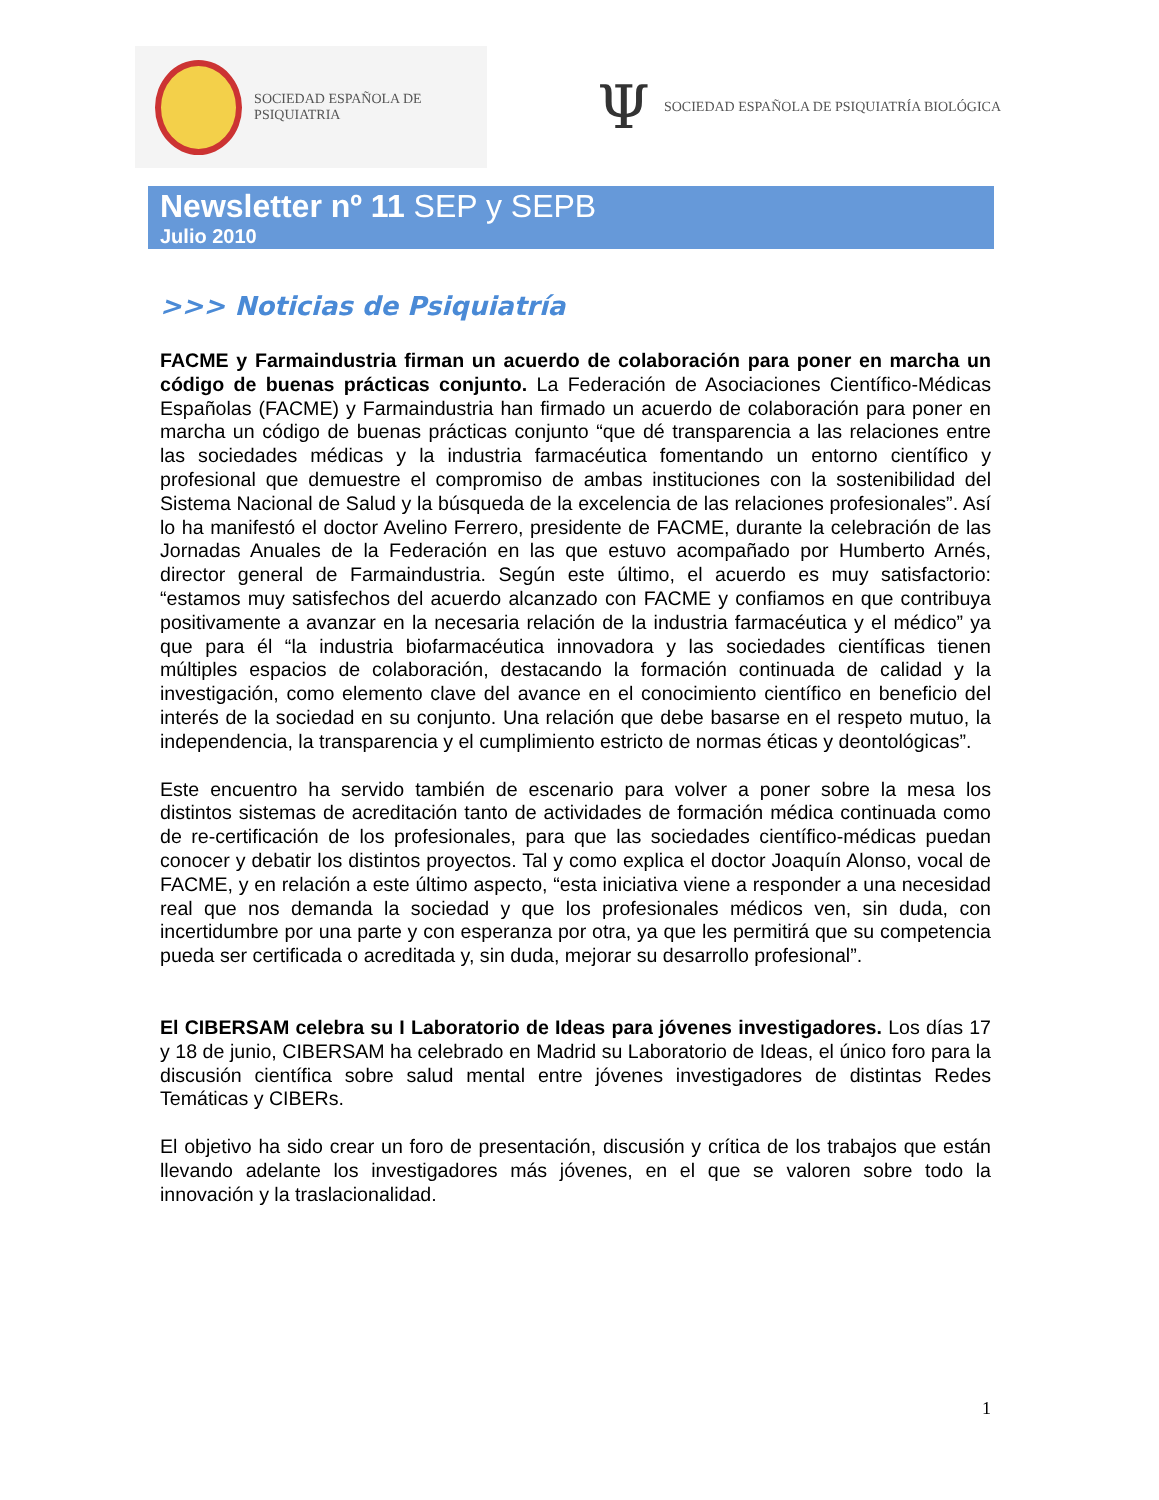SOCIEDAD ESPAÑOLA DE PSIQUIATRIA
Ψ SOCIEDAD ESPAÑOLA DE PSIQUIATRÍA BIOLÓGICA
Newsletter nº 11 SEP y SEPB
Julio 2010
>>> Noticias de Psiquiatría
FACME y Farmaindustria firman un acuerdo de colaboración para poner en marcha un código de buenas prácticas conjunto. La Federación de Asociaciones Científico-Médicas Españolas (FACME) y Farmaindustria han firmado un acuerdo de colaboración para poner en marcha un código de buenas prácticas conjunto “que dé transparencia a las relaciones entre las sociedades médicas y la industria farmacéutica fomentando un entorno científico y profesional que demuestre el compromiso de ambas instituciones con la sostenibilidad del Sistema Nacional de Salud y la búsqueda de la excelencia de las relaciones profesionales”. Así lo ha manifestó el doctor Avelino Ferrero, presidente de FACME, durante la celebración de las Jornadas Anuales de la Federación en las que estuvo acompañado por Humberto Arnés, director general de Farmaindustria. Según este último, el acuerdo es muy satisfactorio: “estamos muy satisfechos del acuerdo alcanzado con FACME y confiamos en que contribuya positivamente a avanzar en la necesaria relación de la industria farmacéutica y el médico” ya que para él “la industria biofarmacéutica innovadora y las sociedades científicas tienen múltiples espacios de colaboración, destacando la formación continuada de calidad y la investigación, como elemento clave del avance en el conocimiento científico en beneficio del interés de la sociedad en su conjunto. Una relación que debe basarse en el respeto mutuo, la independencia, la transparencia y el cumplimiento estricto de normas éticas y deontológicas”.
Este encuentro ha servido también de escenario para volver a poner sobre la mesa los distintos sistemas de acreditación tanto de actividades de formación médica continuada como de re-certificación de los profesionales, para que las sociedades científico-médicas puedan conocer y debatir los distintos proyectos. Tal y como explica el doctor Joaquín Alonso, vocal de FACME, y en relación a este último aspecto, “esta iniciativa viene a responder a una necesidad real que nos demanda la sociedad y que los profesionales médicos ven, sin duda, con incertidumbre por una parte y con esperanza por otra, ya que les permitirá que su competencia pueda ser certificada o acreditada y, sin duda, mejorar su desarrollo profesional”.
El CIBERSAM celebra su I Laboratorio de Ideas para jóvenes investigadores. Los días 17 y 18 de junio, CIBERSAM ha celebrado en Madrid su Laboratorio de Ideas, el único foro para la discusión científica sobre salud mental entre jóvenes investigadores de distintas Redes Temáticas y CIBERs.
El objetivo ha sido crear un foro de presentación, discusión y crítica de los trabajos que están llevando adelante los investigadores más jóvenes, en el que se valoren sobre todo la innovación y la traslacionalidad.
1